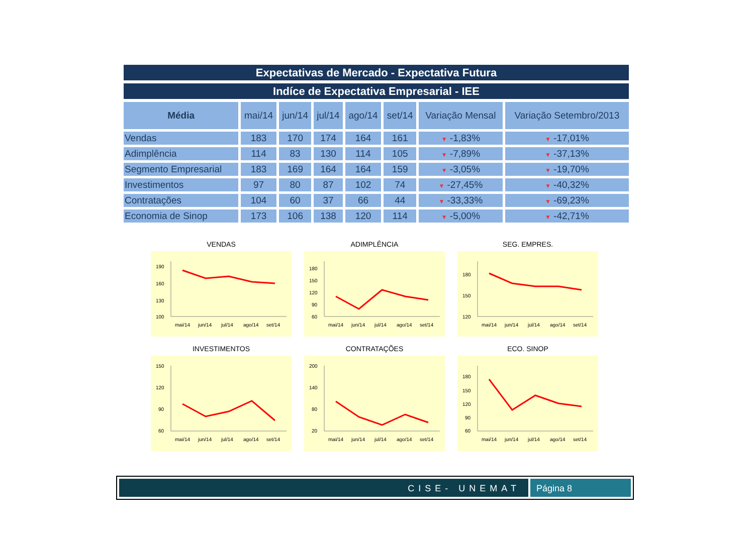Expectativas de Mercado - Expectativa Futura
Indíce de Expectativa Empresarial - IEE
| Média | mai/14 | jun/14 | jul/14 | ago/14 | set/14 | Variação Mensal | Variação Setembro/2013 |
| --- | --- | --- | --- | --- | --- | --- | --- |
| Vendas | 183 | 170 | 174 | 164 | 161 | ▼ -1,83% | ▼ -17,01% |
| Adimplência | 114 | 83 | 130 | 114 | 105 | ▼ -7,89% | ▼ -37,13% |
| Segmento Empresarial | 183 | 169 | 164 | 164 | 159 | ▼ -3,05% | ▼ -19,70% |
| Investimentos | 97 | 80 | 87 | 102 | 74 | ▼ -27,45% | ▼ -40,32% |
| Contratações | 104 | 60 | 37 | 66 | 44 | ▼ -33,33% | ▼ -69,23% |
| Economia de Sinop | 173 | 106 | 138 | 120 | 114 | ▼ -5,00% | ▼ -42,71% |
VENDAS
190
160
130
100
mai/14
jun/14
jul/14
ago/14
set/14
ADIMPLÊNCIA
180
150
120
90
60
mai/14
jun/14
jul/14
ago/14
set/14
SEG. EMPRES.
180
150
120
mai/14
jun/14
jul/14
ago/14
set/14
INVESTIMENTOS
150
120
90
60
mai/14
jun/14
jul/14
ago/14
set/14
CONTRATAÇÕES
200
140
80
20
mai/14
jun/14
jul/14
ago/14
set/14
ECO. SINOP
180
150
120
90
60
mai/14
jun/14
jul/14
ago/14
set/14
CISE- UNEMAT Página 8